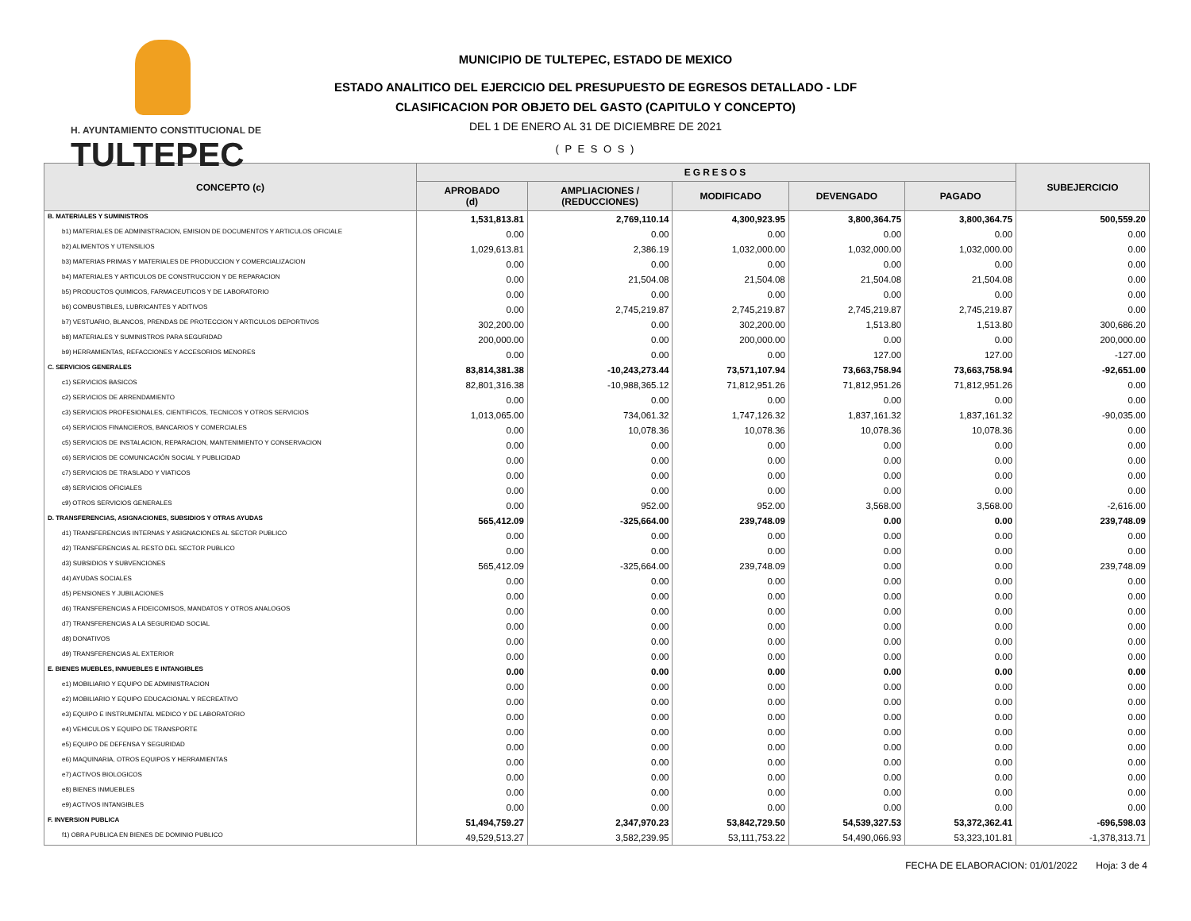H. AYUNTAMIENTO CONSTITUCIONAL DE
TULTEPEC
MUNICIPIO DE TULTEPEC, ESTADO DE MEXICO
ESTADO ANALITICO DEL EJERCICIO DEL PRESUPUESTO DE EGRESOS DETALLADO - LDF
CLASIFICACION POR OBJETO DEL GASTO (CAPITULO Y CONCEPTO)
DEL 1 DE ENERO AL 31 DE DICIEMBRE DE 2021
( P E S O S )
| CONCEPTO (c) | EGRESOS | | | | | SUBEJERCICIO |
| --- | --- | --- | --- | --- | --- | --- |
| | APROBADO (d) | AMPLIACIONES / (REDUCCIONES) | MODIFICADO | DEVENGADO | PAGADO | |
| B. MATERIALES Y SUMINISTROS | 1,531,813.81 | 2,769,110.14 | 4,300,923.95 | 3,800,364.75 | 3,800,364.75 | 500,559.20 |
| b1) MATERIALES DE ADMINISTRACION, EMISION DE DOCUMENTOS Y ARTICULOS OFICIALE | 0.00 | 0.00 | 0.00 | 0.00 | 0.00 | 0.00 |
| b2) ALIMENTOS Y UTENSILIOS | 1,029,613.81 | 2,386.19 | 1,032,000.00 | 1,032,000.00 | 1,032,000.00 | 0.00 |
| b3) MATERIAS PRIMAS Y MATERIALES DE PRODUCCION Y COMERCIALIZACION | 0.00 | 0.00 | 0.00 | 0.00 | 0.00 | 0.00 |
| b4) MATERIALES Y ARTICULOS DE CONSTRUCCION Y DE REPARACION | 0.00 | 21,504.08 | 21,504.08 | 21,504.08 | 21,504.08 | 0.00 |
| b5) PRODUCTOS QUIMICOS, FARMACEUTICOS Y DE LABORATORIO | 0.00 | 0.00 | 0.00 | 0.00 | 0.00 | 0.00 |
| b6) COMBUSTIBLES, LUBRICANTES Y ADITIVOS | 0.00 | 2,745,219.87 | 2,745,219.87 | 2,745,219.87 | 2,745,219.87 | 0.00 |
| b7) VESTUARIO, BLANCOS, PRENDAS DE PROTECCION Y ARTICULOS DEPORTIVOS | 302,200.00 | 0.00 | 302,200.00 | 1,513.80 | 1,513.80 | 300,686.20 |
| b8) MATERIALES Y SUMINISTROS PARA SEGURIDAD | 200,000.00 | 0.00 | 200,000.00 | 0.00 | 0.00 | 200,000.00 |
| b9) HERRAMIENTAS, REFACCIONES Y ACCESORIOS MENORES | 0.00 | 0.00 | 0.00 | 127.00 | 127.00 | -127.00 |
| C. SERVICIOS GENERALES | 83,814,381.38 | -10,243,273.44 | 73,571,107.94 | 73,663,758.94 | 73,663,758.94 | -92,651.00 |
| c1) SERVICIOS BASICOS | 82,801,316.38 | -10,988,365.12 | 71,812,951.26 | 71,812,951.26 | 71,812,951.26 | 0.00 |
| c2) SERVICIOS DE ARRENDAMIENTO | 0.00 | 0.00 | 0.00 | 0.00 | 0.00 | 0.00 |
| c3) SERVICIOS PROFESIONALES, CIENTIFICOS, TECNICOS Y OTROS SERVICIOS | 1,013,065.00 | 734,061.32 | 1,747,126.32 | 1,837,161.32 | 1,837,161.32 | -90,035.00 |
| c4) SERVICIOS FINANCIEROS, BANCARIOS Y COMERCIALES | 0.00 | 10,078.36 | 10,078.36 | 10,078.36 | 10,078.36 | 0.00 |
| c5) SERVICIOS DE INSTALACION, REPARACION, MANTENIMIENTO Y CONSERVACION | 0.00 | 0.00 | 0.00 | 0.00 | 0.00 | 0.00 |
| c6) SERVICIOS DE COMUNICACIÓN SOCIAL Y PUBLICIDAD | 0.00 | 0.00 | 0.00 | 0.00 | 0.00 | 0.00 |
| c7) SERVICIOS DE TRASLADO Y VIATICOS | 0.00 | 0.00 | 0.00 | 0.00 | 0.00 | 0.00 |
| c8) SERVICIOS OFICIALES | 0.00 | 0.00 | 0.00 | 0.00 | 0.00 | 0.00 |
| c9) OTROS SERVICIOS GENERALES | 0.00 | 952.00 | 952.00 | 3,568.00 | 3,568.00 | -2,616.00 |
| D. TRANSFERENCIAS, ASIGNACIONES, SUBSIDIOS Y OTRAS AYUDAS | 565,412.09 | -325,664.00 | 239,748.09 | 0.00 | 0.00 | 239,748.09 |
| d1) TRANSFERENCIAS INTERNAS Y ASIGNACIONES AL SECTOR PUBLICO | 0.00 | 0.00 | 0.00 | 0.00 | 0.00 | 0.00 |
| d2) TRANSFERENCIAS AL RESTO DEL SECTOR PUBLICO | 0.00 | 0.00 | 0.00 | 0.00 | 0.00 | 0.00 |
| d3) SUBSIDIOS Y SUBVENCIONES | 565,412.09 | -325,664.00 | 239,748.09 | 0.00 | 0.00 | 239,748.09 |
| d4) AYUDAS SOCIALES | 0.00 | 0.00 | 0.00 | 0.00 | 0.00 | 0.00 |
| d5) PENSIONES Y JUBILACIONES | 0.00 | 0.00 | 0.00 | 0.00 | 0.00 | 0.00 |
| d6) TRANSFERENCIAS A FIDEICOMISOS, MANDATOS Y OTROS ANALOGOS | 0.00 | 0.00 | 0.00 | 0.00 | 0.00 | 0.00 |
| d7) TRANSFERENCIAS A LA SEGURIDAD SOCIAL | 0.00 | 0.00 | 0.00 | 0.00 | 0.00 | 0.00 |
| d8) DONATIVOS | 0.00 | 0.00 | 0.00 | 0.00 | 0.00 | 0.00 |
| d9) TRANSFERENCIAS AL EXTERIOR | 0.00 | 0.00 | 0.00 | 0.00 | 0.00 | 0.00 |
| E. BIENES MUEBLES, INMUEBLES E INTANGIBLES | 0.00 | 0.00 | 0.00 | 0.00 | 0.00 | 0.00 |
| e1) MOBILIARIO Y EQUIPO DE ADMINISTRACION | 0.00 | 0.00 | 0.00 | 0.00 | 0.00 | 0.00 |
| e2) MOBILIARIO Y EQUIPO EDUCACIONAL Y RECREATIVO | 0.00 | 0.00 | 0.00 | 0.00 | 0.00 | 0.00 |
| e3) EQUIPO E INSTRUMENTAL MEDICO Y DE LABORATORIO | 0.00 | 0.00 | 0.00 | 0.00 | 0.00 | 0.00 |
| e4) VEHICULOS Y EQUIPO DE TRANSPORTE | 0.00 | 0.00 | 0.00 | 0.00 | 0.00 | 0.00 |
| e5) EQUIPO DE DEFENSA Y SEGURIDAD | 0.00 | 0.00 | 0.00 | 0.00 | 0.00 | 0.00 |
| e6) MAQUINARIA, OTROS EQUIPOS Y HERRAMIENTAS | 0.00 | 0.00 | 0.00 | 0.00 | 0.00 | 0.00 |
| e7) ACTIVOS BIOLOGICOS | 0.00 | 0.00 | 0.00 | 0.00 | 0.00 | 0.00 |
| e8) BIENES INMUEBLES | 0.00 | 0.00 | 0.00 | 0.00 | 0.00 | 0.00 |
| e9) ACTIVOS INTANGIBLES | 0.00 | 0.00 | 0.00 | 0.00 | 0.00 | 0.00 |
| F. INVERSION PUBLICA | 51,494,759.27 | 2,347,970.23 | 53,842,729.50 | 54,539,327.53 | 53,372,362.41 | -696,598.03 |
| f1) OBRA PUBLICA EN BIENES DE DOMINIO PUBLICO | 49,529,513.27 | 3,582,239.95 | 53,111,753.22 | 54,490,066.93 | 53,323,101.81 | -1,378,313.71 |
FECHA DE ELABORACION: 01/01/2022 Hoja: 3 de 4